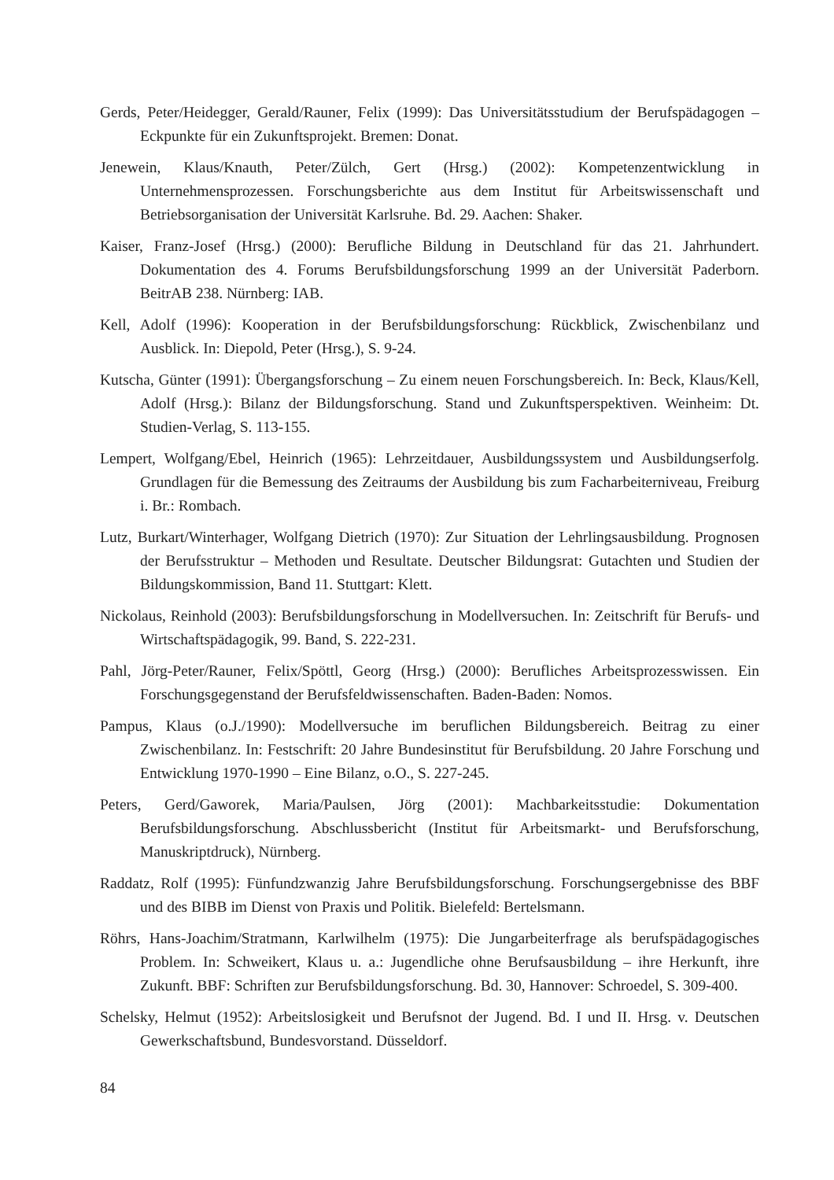Gerds, Peter/Heidegger, Gerald/Rauner, Felix (1999): Das Universitätsstudium der Berufspädagogen – Eckpunkte für ein Zukunftsprojekt. Bremen: Donat.
Jenewein, Klaus/Knauth, Peter/Zülch, Gert (Hrsg.) (2002): Kompetenzentwicklung in Unternehmensprozessen. Forschungsberichte aus dem Institut für Arbeitswissenschaft und Betriebsorganisation der Universität Karlsruhe. Bd. 29. Aachen: Shaker.
Kaiser, Franz-Josef (Hrsg.) (2000): Berufliche Bildung in Deutschland für das 21. Jahrhundert. Dokumentation des 4. Forums Berufsbildungsforschung 1999 an der Universität Paderborn. BeitrAB 238. Nürnberg: IAB.
Kell, Adolf (1996): Kooperation in der Berufsbildungsforschung: Rückblick, Zwischenbilanz und Ausblick. In: Diepold, Peter (Hrsg.), S. 9-24.
Kutscha, Günter (1991): Übergangsforschung – Zu einem neuen Forschungsbereich. In: Beck, Klaus/Kell, Adolf (Hrsg.): Bilanz der Bildungsforschung. Stand und Zukunftsperspektiven. Weinheim: Dt. Studien-Verlag, S. 113-155.
Lempert, Wolfgang/Ebel, Heinrich (1965): Lehrzeitdauer, Ausbildungssystem und Ausbildungserfolg. Grundlagen für die Bemessung des Zeitraums der Ausbildung bis zum Facharbeiterniveau, Freiburg i. Br.: Rombach.
Lutz, Burkart/Winterhager, Wolfgang Dietrich (1970): Zur Situation der Lehrlingsausbildung. Prognosen der Berufsstruktur – Methoden und Resultate. Deutscher Bildungsrat: Gutachten und Studien der Bildungskommission, Band 11. Stuttgart: Klett.
Nickolaus, Reinhold (2003): Berufsbildungsforschung in Modellversuchen. In: Zeitschrift für Berufs- und Wirtschaftspädagogik, 99. Band, S. 222-231.
Pahl, Jörg-Peter/Rauner, Felix/Spöttl, Georg (Hrsg.) (2000): Berufliches Arbeitsprozesswissen. Ein Forschungsgegenstand der Berufsfeldwissenschaften. Baden-Baden: Nomos.
Pampus, Klaus (o.J./1990): Modellversuche im beruflichen Bildungsbereich. Beitrag zu einer Zwischenbilanz. In: Festschrift: 20 Jahre Bundesinstitut für Berufsbildung. 20 Jahre Forschung und Entwicklung 1970-1990 – Eine Bilanz, o.O., S. 227-245.
Peters, Gerd/Gaworek, Maria/Paulsen, Jörg (2001): Machbarkeitsstudie: Dokumentation Berufsbildungsforschung. Abschlussbericht (Institut für Arbeitsmarkt- und Berufsforschung, Manuskriptdruck), Nürnberg.
Raddatz, Rolf (1995): Fünfundzwanzig Jahre Berufsbildungsforschung. Forschungsergebnisse des BBF und des BIBB im Dienst von Praxis und Politik. Bielefeld: Bertelsmann.
Röhrs, Hans-Joachim/Stratmann, Karlwilhelm (1975): Die Jungarbeiterfrage als berufspädagogisches Problem. In: Schweikert, Klaus u. a.: Jugendliche ohne Berufsausbildung – ihre Herkunft, ihre Zukunft. BBF: Schriften zur Berufsbildungsforschung. Bd. 30, Hannover: Schroedel, S. 309-400.
Schelsky, Helmut (1952): Arbeitslosigkeit und Berufsnot der Jugend. Bd. I und II. Hrsg. v. Deutschen Gewerkschaftsbund, Bundesvorstand. Düsseldorf.
84